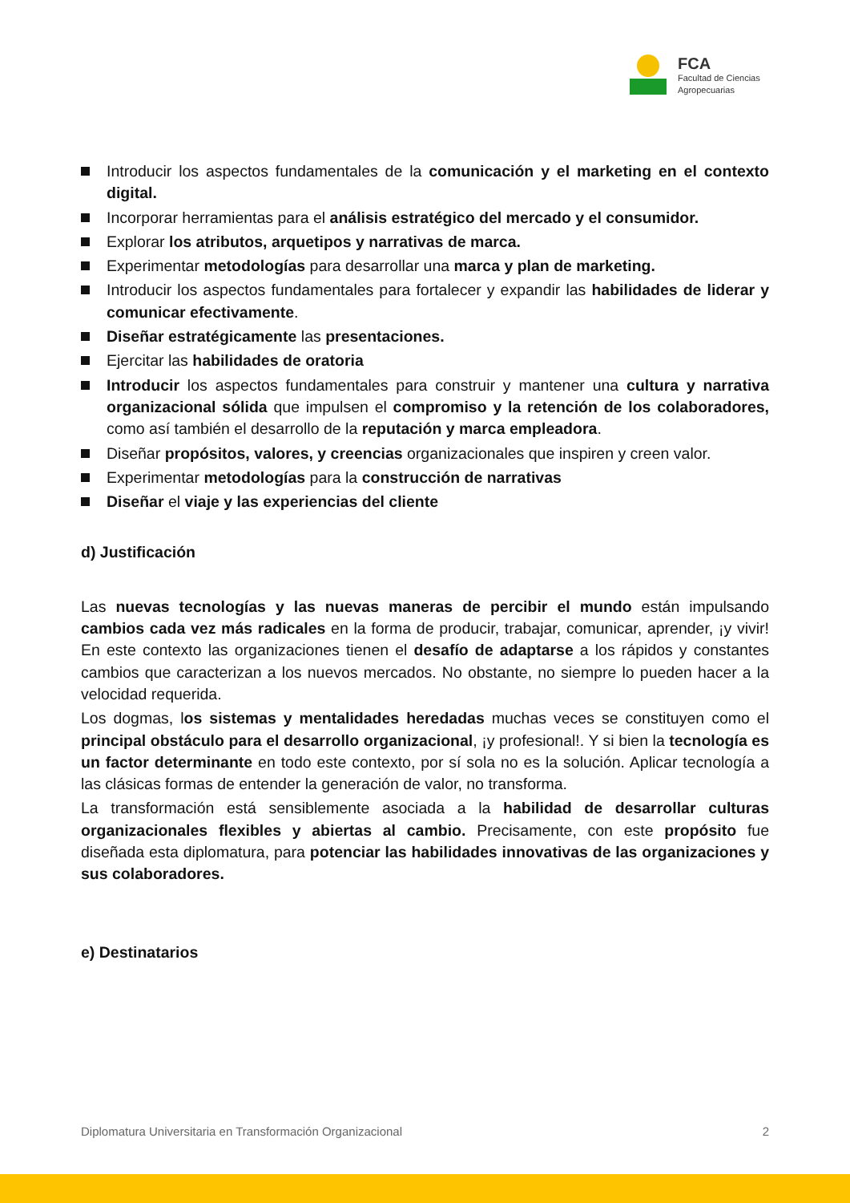FCA
Facultad de Ciencias
Agropecuarias
Introducir los aspectos fundamentales de la comunicación y el marketing en el contexto digital.
Incorporar herramientas para el análisis estratégico del mercado y el consumidor.
Explorar los atributos, arquetipos y narrativas de marca.
Experimentar metodologías para desarrollar una marca y plan de marketing.
Introducir los aspectos fundamentales para fortalecer y expandir las habilidades de liderar y comunicar efectivamente.
Diseñar estratégicamente las presentaciones.
Ejercitar las habilidades de oratoria
Introducir los aspectos fundamentales para construir y mantener una cultura y narrativa organizacional sólida que impulsen el compromiso y la retención de los colaboradores, como así también el desarrollo de la reputación y marca empleadora.
Diseñar propósitos, valores, y creencias organizacionales que inspiren y creen valor.
Experimentar metodologías para la construcción de narrativas
Diseñar el viaje y las experiencias del cliente
d) Justificación
Las nuevas tecnologías y las nuevas maneras de percibir el mundo están impulsando cambios cada vez más radicales en la forma de producir, trabajar, comunicar, aprender, ¡y vivir! En este contexto las organizaciones tienen el desafío de adaptarse a los rápidos y constantes cambios que caracterizan a los nuevos mercados. No obstante, no siempre lo pueden hacer a la velocidad requerida.
Los dogmas, los sistemas y mentalidades heredadas muchas veces se constituyen como el principal obstáculo para el desarrollo organizacional, ¡y profesional!. Y si bien la tecnología es un factor determinante en todo este contexto, por sí sola no es la solución. Aplicar tecnología a las clásicas formas de entender la generación de valor, no transforma.
La transformación está sensiblemente asociada a la habilidad de desarrollar culturas organizacionales flexibles y abiertas al cambio. Precisamente, con este propósito fue diseñada esta diplomatura, para potenciar las habilidades innovativas de las organizaciones y sus colaboradores.
e) Destinatarios
Diplomatura Universitaria en Transformación Organizacional 2